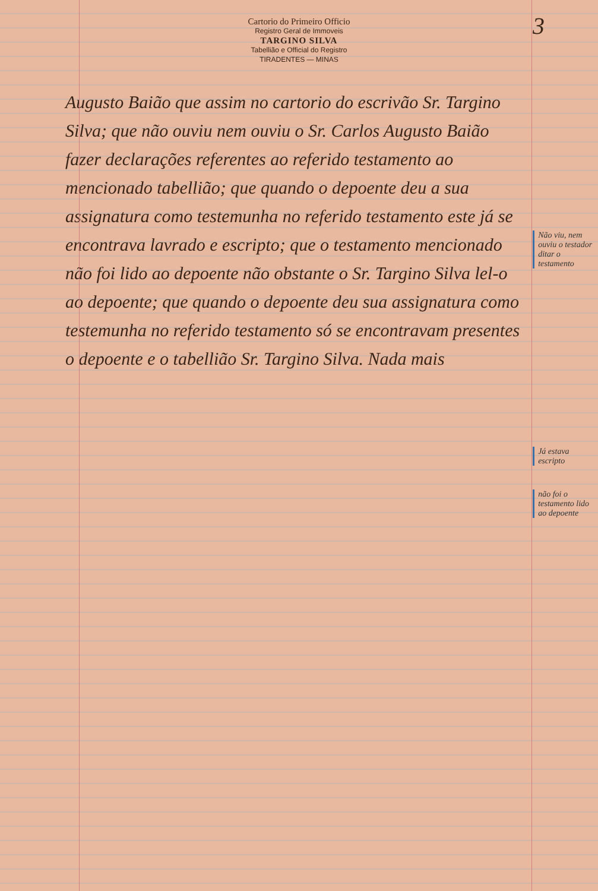3
Cartorio do Primeiro Officio
Registro Geral de Immoveis
TARGINO SILVA
Tabellião e Official do Registro
TIRADENTES — MINAS
Augusto Baião que assim no cartorio do escrivão Sr. Targino Silva; que não ouviu nem ouviu o Sr. Carlos Augusto Baião fazer declarações referentes ao referido testamento ao mencionado tabellião; que quando o depoente deu a sua assignatura como testemunha no referido testamento este já se encontrava lavrado e escripto; que o testamento mencionado não foi lido ao depoente não obstante o Sr. Targino Silva lel-o ao depoente; que quando o depoente deu sua assignatura como testemunha no referido testamento só se encontravam presentes o depoente e o tabellião Sr. Targino Silva. Nada mais
Não viu, nem ouviu o testador ditar o testamento
Já estava escripto
não foi o testamento lido ao depoente